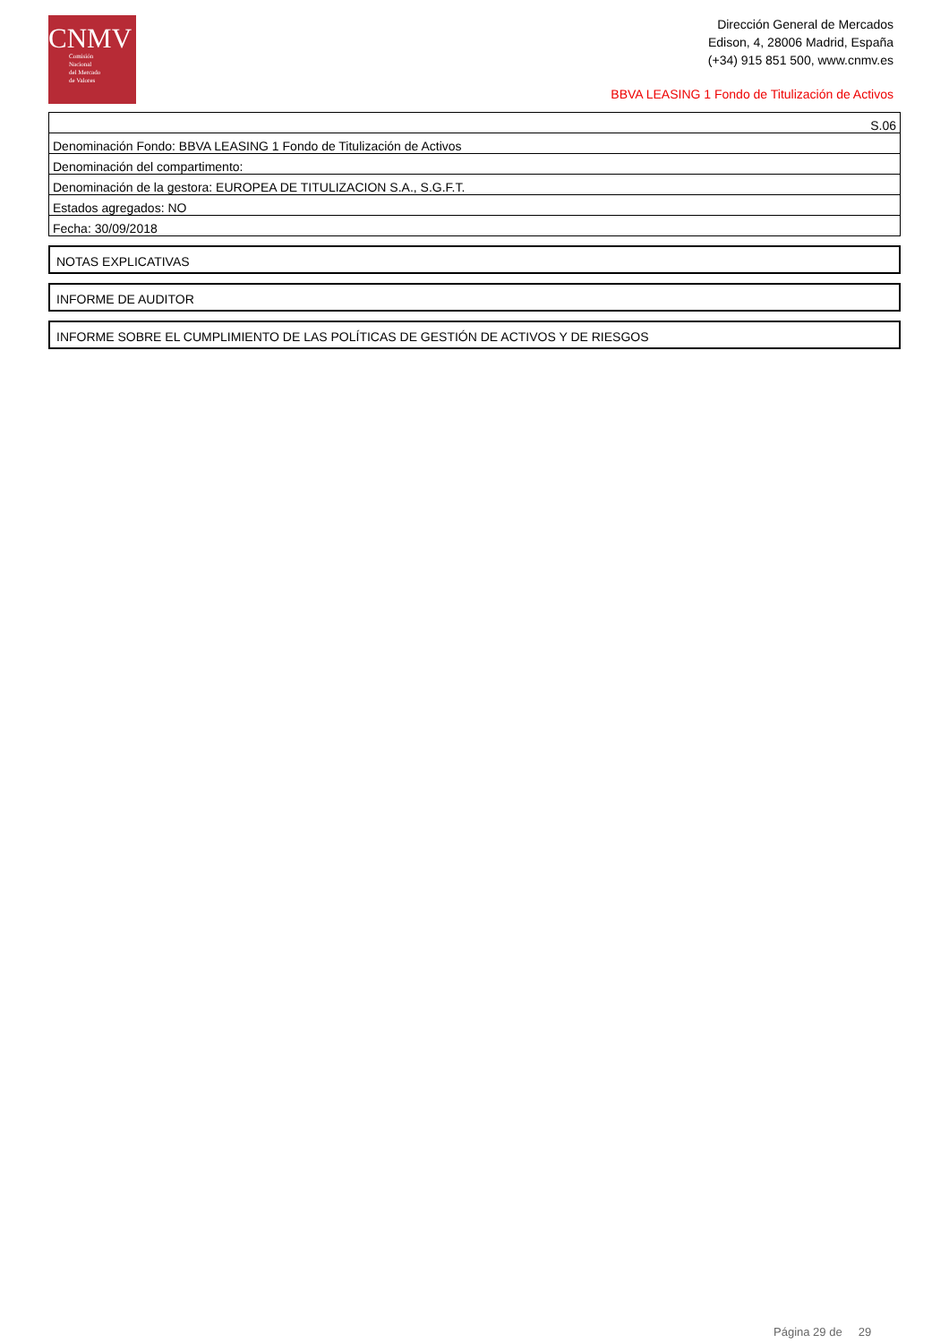CNMV
Comisión
Nacional
del Mercado
de Valores
Dirección General de Mercados
Edison, 4, 28006 Madrid, España
(+34) 915 851 500, www.cnmv.es
BBVA LEASING 1 Fondo de Titulización de Activos
| S.06 |
| Denominación Fondo: BBVA LEASING 1 Fondo de Titulización de Activos |
| Denominación del compartimento: |
| Denominación de la gestora: EUROPEA DE TITULIZACION S.A., S.G.F.T. |
| Estados agregados: NO |
| Fecha: 30/09/2018 |
NOTAS EXPLICATIVAS
INFORME DE AUDITOR
INFORME SOBRE EL CUMPLIMIENTO DE LAS POLÍTICAS DE GESTIÓN DE ACTIVOS Y DE RIESGOS
Página 29 de 29